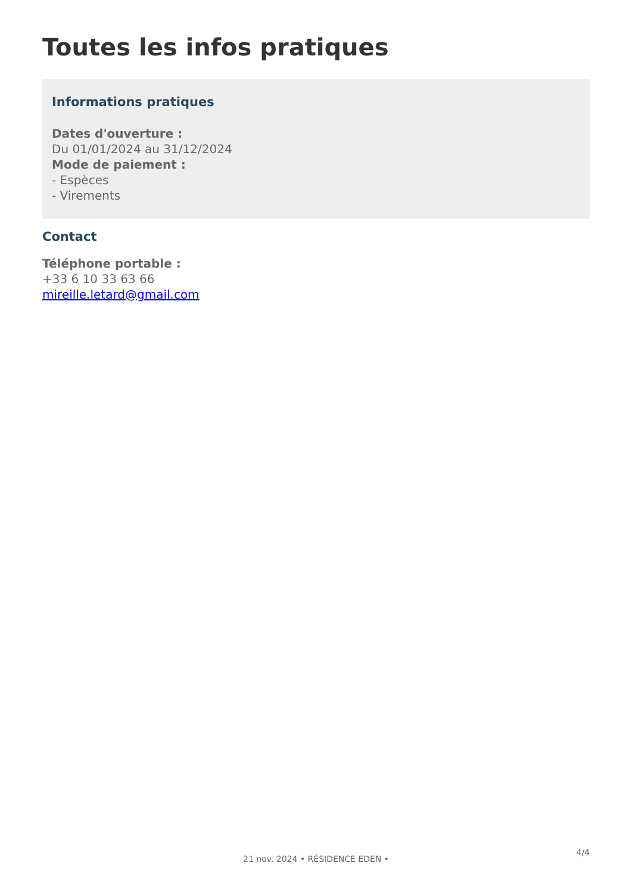Toutes les infos pratiques
Informations pratiques
Dates d'ouverture :
Du 01/01/2024 au 31/12/2024
Mode de paiement :
- Espèces
- Virements
Contact
Téléphone portable :
+33 6 10 33 63 66
mireille.letard@gmail.com
4/4
21 nov. 2024 • RÉSIDENCE EDEN •